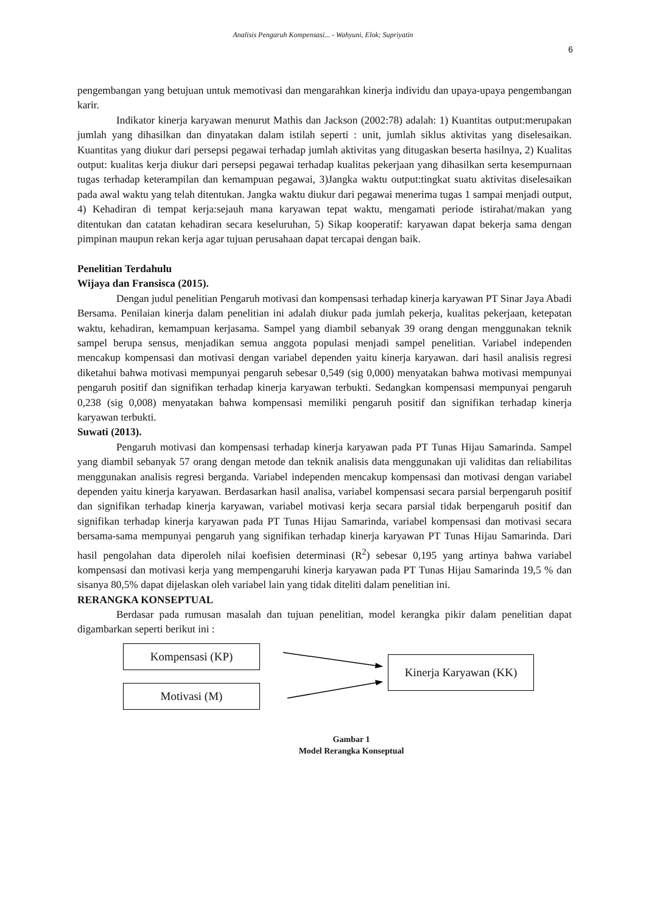Analisis Pengaruh Kompensasi... - Wahyuni, Elok; Supriyatin
6
pengembangan yang betujuan untuk memotivasi dan mengarahkan kinerja individu dan upaya-upaya pengembangan karir.
Indikator kinerja karyawan menurut Mathis dan Jackson (2002:78) adalah: 1) Kuantitas output:merupakan jumlah yang dihasilkan dan dinyatakan dalam istilah seperti : unit, jumlah siklus aktivitas yang diselesaikan. Kuantitas yang diukur dari persepsi pegawai terhadap jumlah aktivitas yang ditugaskan beserta hasilnya, 2) Kualitas output: kualitas kerja diukur dari persepsi pegawai terhadap kualitas pekerjaan yang dihasilkan serta kesempurnaan tugas terhadap keterampilan dan kemampuan pegawai, 3)Jangka waktu output:tingkat suatu aktivitas diselesaikan pada awal waktu yang telah ditentukan. Jangka waktu diukur dari pegawai menerima tugas 1 sampai menjadi output, 4) Kehadiran di tempat kerja:sejauh mana karyawan tepat waktu, mengamati periode istirahat/makan yang ditentukan dan catatan kehadiran secara keseluruhan, 5) Sikap kooperatif: karyawan dapat bekerja sama dengan pimpinan maupun rekan kerja agar tujuan perusahaan dapat tercapai dengan baik.
Penelitian Terdahulu
Wijaya dan Fransisca (2015).
Dengan judul penelitian Pengaruh motivasi dan kompensasi terhadap kinerja karyawan PT Sinar Jaya Abadi Bersama. Penilaian kinerja dalam penelitian ini adalah diukur pada jumlah pekerja, kualitas pekerjaan, ketepatan waktu, kehadiran, kemampuan kerjasama. Sampel yang diambil sebanyak 39 orang dengan menggunakan teknik sampel berupa sensus, menjadikan semua anggota populasi menjadi sampel penelitian. Variabel independen mencakup kompensasi dan motivasi dengan variabel dependen yaitu kinerja karyawan. dari hasil analisis regresi diketahui bahwa motivasi mempunyai pengaruh sebesar 0,549 (sig 0,000) menyatakan bahwa motivasi mempunyai pengaruh positif dan signifikan terhadap kinerja karyawan terbukti. Sedangkan kompensasi mempunyai pengaruh 0,238 (sig 0,008) menyatakan bahwa kompensasi memiliki pengaruh positif dan signifikan terhadap kinerja karyawan terbukti.
Suwati (2013).
Pengaruh motivasi dan kompensasi terhadap kinerja karyawan pada PT Tunas Hijau Samarinda. Sampel yang diambil sebanyak 57 orang dengan metode dan teknik analisis data menggunakan uji validitas dan reliabilitas menggunakan analisis regresi berganda. Variabel independen mencakup kompensasi dan motivasi dengan variabel dependen yaitu kinerja karyawan. Berdasarkan hasil analisa, variabel kompensasi secara parsial berpengaruh positif dan signifikan terhadap kinerja karyawan, variabel motivasi kerja secara parsial tidak berpengaruh positif dan signifikan terhadap kinerja karyawan pada PT Tunas Hijau Samarinda, variabel kompensasi dan motivasi secara bersama-sama mempunyai pengaruh yang signifikan terhadap kinerja karyawan PT Tunas Hijau Samarinda. Dari hasil pengolahan data diperoleh nilai koefisien determinasi (R<sup>2</sup>) sebesar 0,195 yang artinya bahwa variabel kompensasi dan motivasi kerja yang mempengaruhi kinerja karyawan pada PT Tunas Hijau Samarinda 19,5 % dan sisanya 80,5% dapat dijelaskan oleh variabel lain yang tidak diteliti dalam penelitian ini.
RERANGKA KONSEPTUAL
Berdasar pada rumusan masalah dan tujuan penelitian, model kerangka pikir dalam penelitian dapat digambarkan seperti berikut ini :
Kompensasi (KP)
Motivasi (M)
Kinerja Karyawan (KK)
Gambar 1
Model Rerangka Konseptual